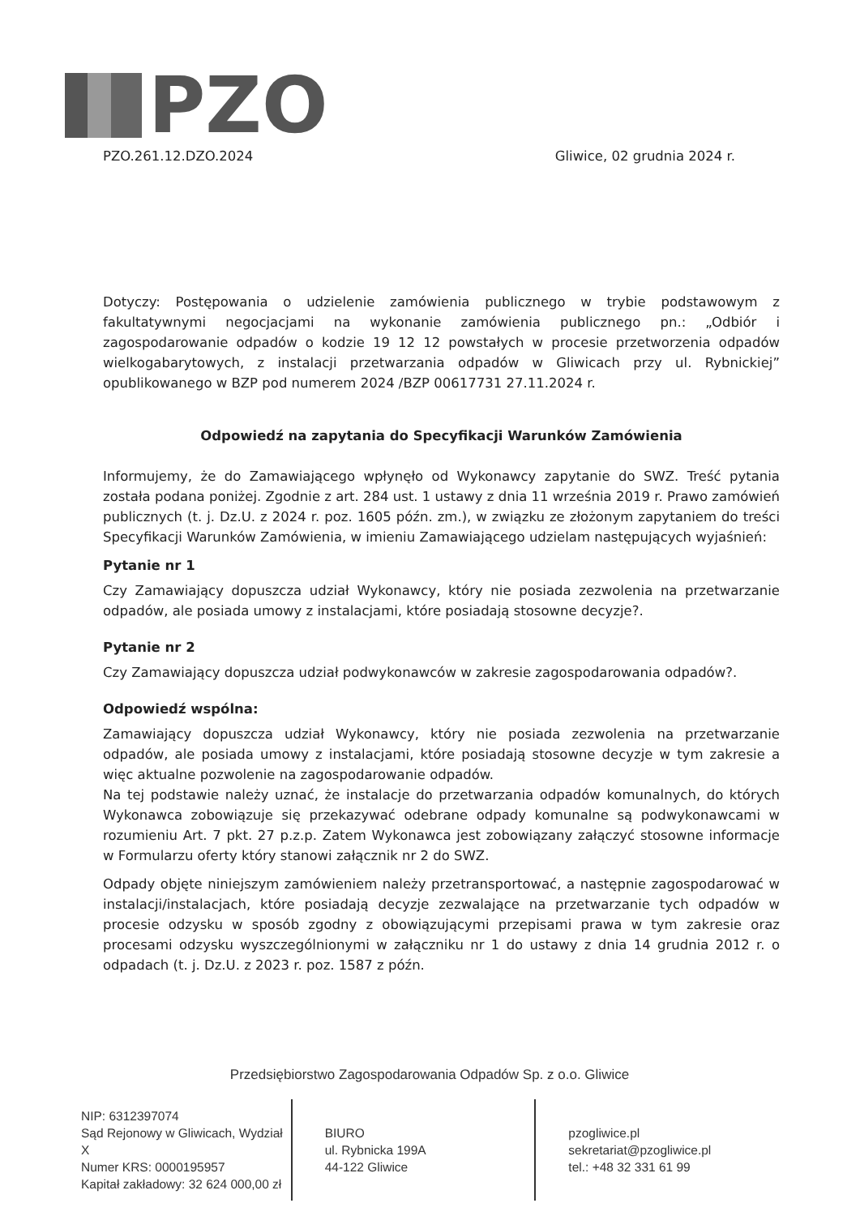PZO
PZO.261.12.DZO.2024 Gliwice, 02 grudnia 2024 r.
Dotyczy: Postępowania o udzielenie zamówienia publicznego w trybie podstawowym z fakultatywnymi negocjacjami na wykonanie zamówienia publicznego pn.: „Odbiór i zagospodarowanie odpadów o kodzie 19 12 12 powstałych w procesie przetworzenia odpadów wielkogabarytowych, z instalacji przetwarzania odpadów w Gliwicach przy ul. Rybnickiej” opublikowanego w BZP pod numerem 2024 /BZP 00617731 27.11.2024 r.
Odpowiedź na zapytania do Specyfikacji Warunków Zamówienia
Informujemy, że do Zamawiającego wpłynęło od Wykonawcy zapytanie do SWZ. Treść pytania została podana poniżej. Zgodnie z art. 284 ust. 1 ustawy z dnia 11 września 2019 r. Prawo zamówień publicznych (t. j. Dz.U. z 2024 r. poz. 1605 późn. zm.), w związku ze złożonym zapytaniem do treści Specyfikacji Warunków Zamówienia, w imieniu Zamawiającego udzielam następujących wyjaśnień:
Pytanie nr 1
Czy Zamawiający dopuszcza udział Wykonawcy, który nie posiada zezwolenia na przetwarzanie odpadów, ale posiada umowy z instalacjami, które posiadają stosowne decyzje?.
Pytanie nr 2
Czy Zamawiający dopuszcza udział podwykonawców w zakresie zagospodarowania odpadów?.
Odpowiedź wspólna:
Zamawiający dopuszcza udział Wykonawcy, który nie posiada zezwolenia na przetwarzanie odpadów, ale posiada umowy z instalacjami, które posiadają stosowne decyzje w tym zakresie a więc aktualne pozwolenie na zagospodarowanie odpadów.
Na tej podstawie należy uznać, że instalacje do przetwarzania odpadów komunalnych, do których Wykonawca zobowiązuje się przekazywać odebrane odpady komunalne są podwykonawcami w rozumieniu Art. 7 pkt. 27 p.z.p. Zatem Wykonawca jest zobowiązany załączyć stosowne informacje w Formularzu oferty który stanowi załącznik nr 2 do SWZ.
Odpady objęte niniejszym zamówieniem należy przetransportować, a następnie zagospodarować w instalacji/instalacjach, które posiadają decyzje zezwalające na przetwarzanie tych odpadów w procesie odzysku w sposób zgodny z obowiązującymi przepisami prawa w tym zakresie oraz procesami odzysku wyszczególnionymi w załączniku nr 1 do ustawy z dnia 14 grudnia 2012 r. o odpadach (t. j. Dz.U. z 2023 r. poz. 1587 z późn.
Przedsiębiorstwo Zagospodarowania Odpadów Sp. z o.o. Gliwice
NIP: 6312397074
Sąd Rejonowy w Gliwicach, Wydział X
Numer KRS: 0000195957
Kapitał zakładowy: 32 624 000,00 zł
BIURO
ul. Rybnicka 199A
44-122 Gliwice
pzogliwice.pl
sekretariat@pzogliwice.pl
tel.: +48 32 331 61 99